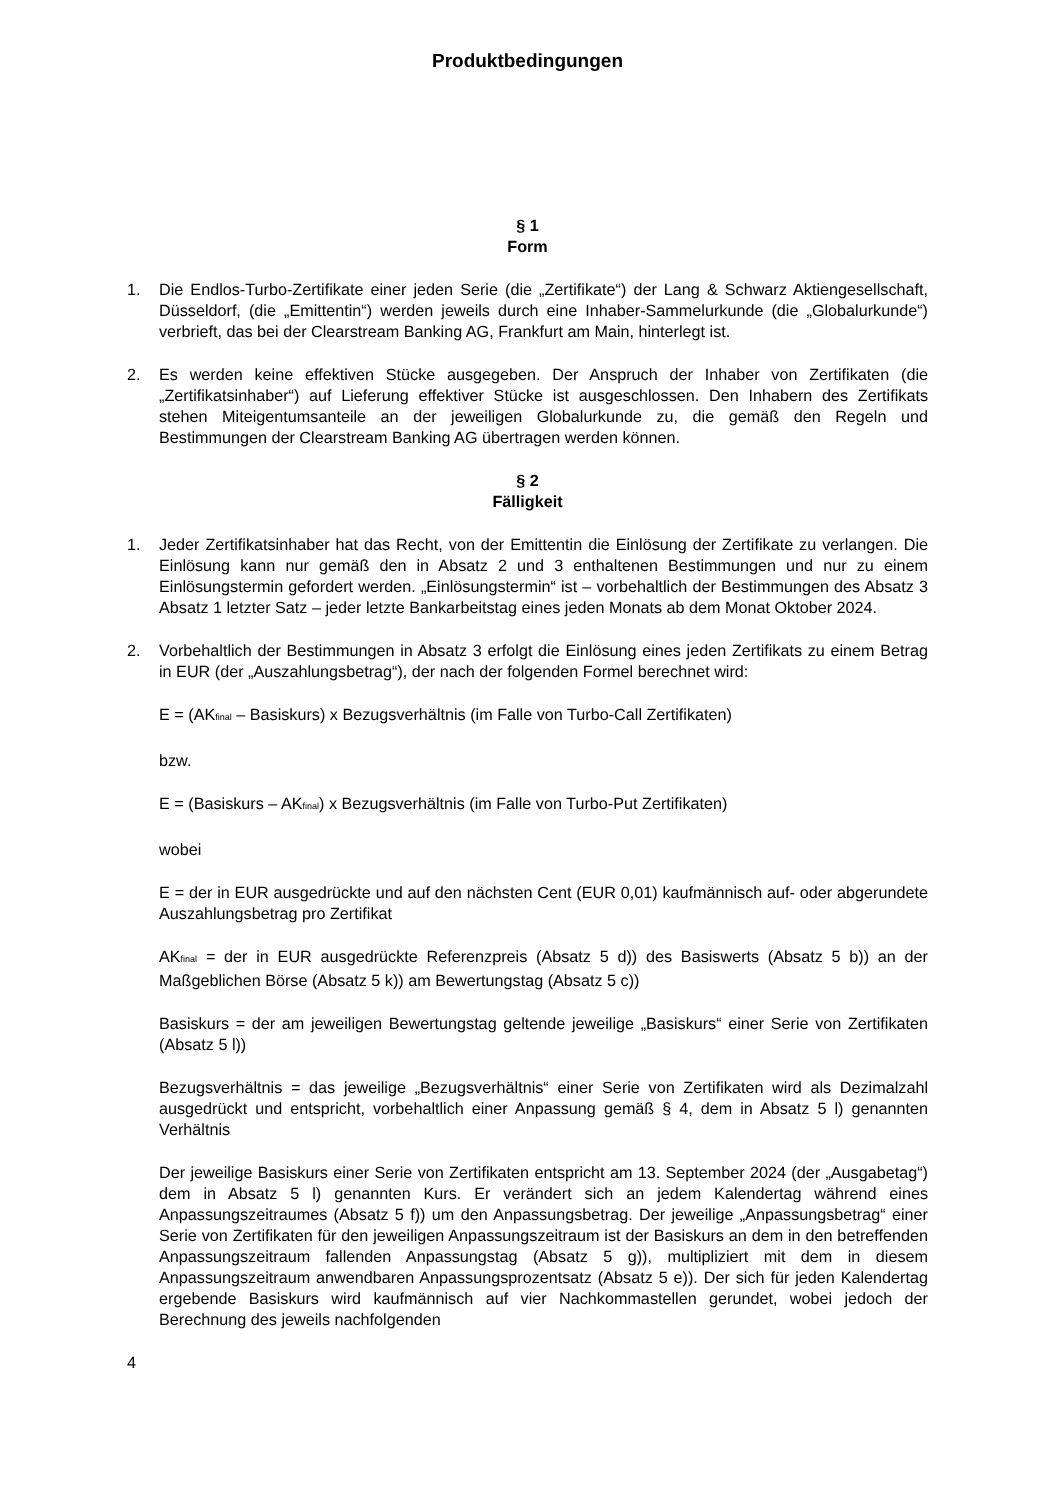Produktbedingungen
§ 1
Form
1. Die Endlos-Turbo-Zertifikate einer jeden Serie (die „Zertifikate“) der Lang & Schwarz Aktiengesellschaft, Düsseldorf, (die „Emittentin“) werden jeweils durch eine Inhaber-Sammelurkunde (die „Globalurkunde“) verbrieft, das bei der Clearstream Banking AG, Frankfurt am Main, hinterlegt ist.
2. Es werden keine effektiven Stücke ausgegeben. Der Anspruch der Inhaber von Zertifikaten (die „Zertifikatsinhaber“) auf Lieferung effektiver Stücke ist ausgeschlossen. Den Inhabern des Zertifikats stehen Miteigentumsanteile an der jeweiligen Globalurkunde zu, die gemäß den Regeln und Bestimmungen der Clearstream Banking AG übertragen werden können.
§ 2
Fälligkeit
1. Jeder Zertifikatsinhaber hat das Recht, von der Emittentin die Einlösung der Zertifikate zu verlangen. Die Einlösung kann nur gemäß den in Absatz 2 und 3 enthaltenen Bestimmungen und nur zu einem Einlösungstermin gefordert werden. „Einlösungstermin“ ist – vorbehaltlich der Bestimmungen des Absatz 3 Absatz 1 letzter Satz – jeder letzte Bankarbeitstag eines jeden Monats ab dem Monat Oktober 2024.
2. Vorbehaltlich der Bestimmungen in Absatz 3 erfolgt die Einlösung eines jeden Zertifikats zu einem Betrag in EUR (der „Auszahlungsbetrag“), der nach der folgenden Formel berechnet wird:
E = (AK<sub>final</sub> – Basiskurs) x Bezugsverhältnis (im Falle von Turbo-Call Zertifikaten)
bzw.
E = (Basiskurs – AK<sub>final</sub>) x Bezugsverhältnis (im Falle von Turbo-Put Zertifikaten)
wobei
E = der in EUR ausgedrückte und auf den nächsten Cent (EUR 0,01) kaufmännisch auf- oder abgerundete Auszahlungsbetrag pro Zertifikat
AK<sub>final</sub> = der in EUR ausgedrückte Referenzpreis (Absatz 5 d)) des Basiswerts (Absatz 5 b)) an der Maßgeblichen Börse (Absatz 5 k)) am Bewertungstag (Absatz 5 c))
Basiskurs = der am jeweiligen Bewertungstag geltende jeweilige „Basiskurs“ einer Serie von Zertifikaten (Absatz 5 l))
Bezugsverhältnis = das jeweilige „Bezugsverhältnis“ einer Serie von Zertifikaten wird als Dezimalzahl ausgedrückt und entspricht, vorbehaltlich einer Anpassung gemäß § 4, dem in Absatz 5 l) genannten Verhältnis
Der jeweilige Basiskurs einer Serie von Zertifikaten entspricht am 13. September 2024 (der „Ausgabetag“) dem in Absatz 5 l) genannten Kurs. Er verändert sich an jedem Kalendertag während eines Anpassungszeitraumes (Absatz 5 f)) um den Anpassungsbetrag. Der jeweilige „Anpassungsbetrag“ einer Serie von Zertifikaten für den jeweiligen Anpassungszeitraum ist der Basiskurs an dem in den betreffenden Anpassungszeitraum fallenden Anpassungstag (Absatz 5 g)), multipliziert mit dem in diesem Anpassungszeitraum anwendbaren Anpassungsprozentsatz (Absatz 5 e)). Der sich für jeden Kalendertag ergebende Basiskurs wird kaufmännisch auf vier Nachkommastellen gerundet, wobei jedoch der Berechnung des jeweils nachfolgenden
4